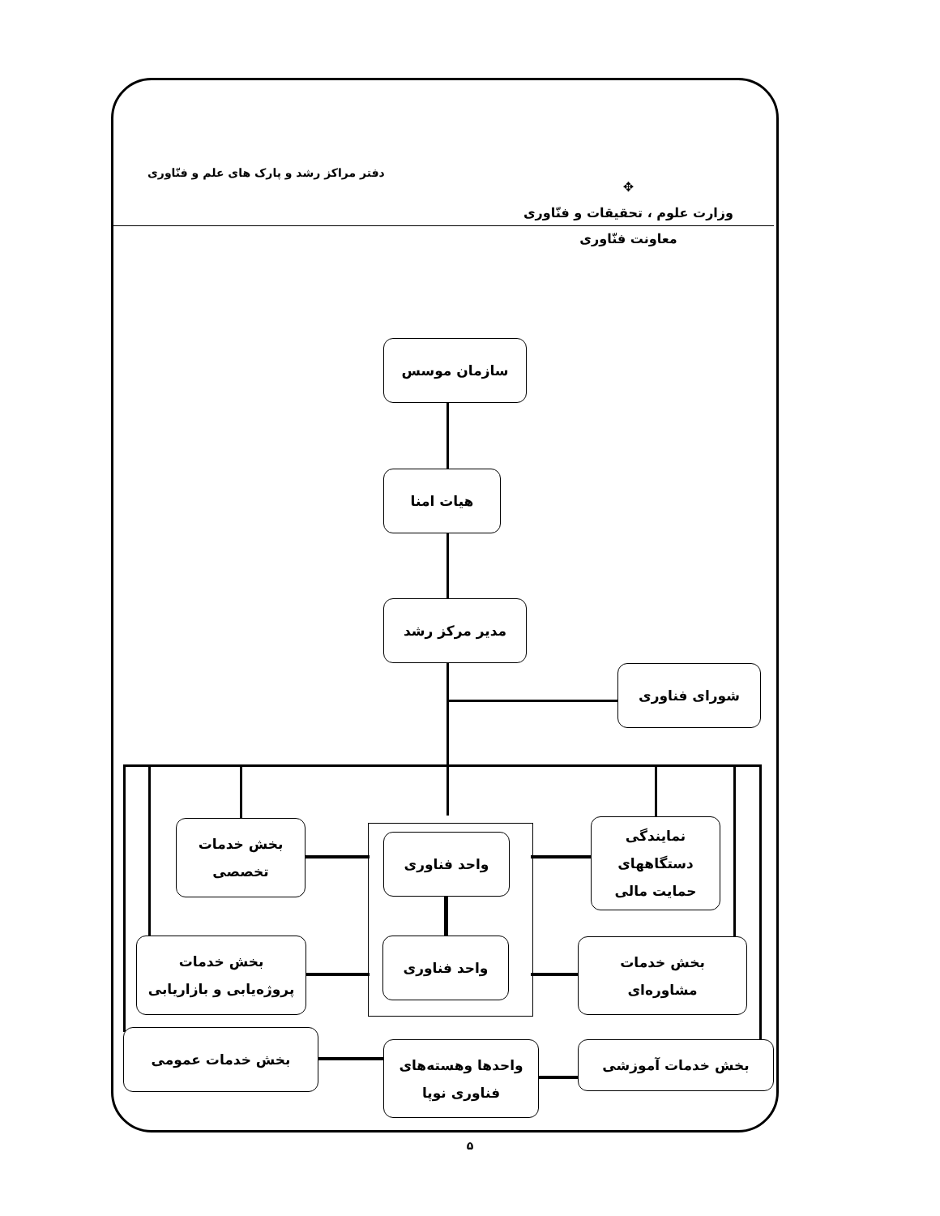✥
وزارت علوم ، تحقیقات و فنّاوری
معاونت فنّاوری
دفتر مراکز رشد و پارک های علم و فنّاوری
سازمان موسس
هیات امنا
مدیر مرکز رشد
شورای فناوری
نمایندگی
دستگاههای
حمایت مالی
بخش خدمات
تخصصی
واحد فناوری
واحد فناوری
بخش خدمات
پروژه‌یابی و بازاریابی
بخش خدمات
مشاوره‌ای
بخش خدمات عمومی
واحدها وهسته‌های
فناوری نوپا
بخش خدمات آموزشی
۵